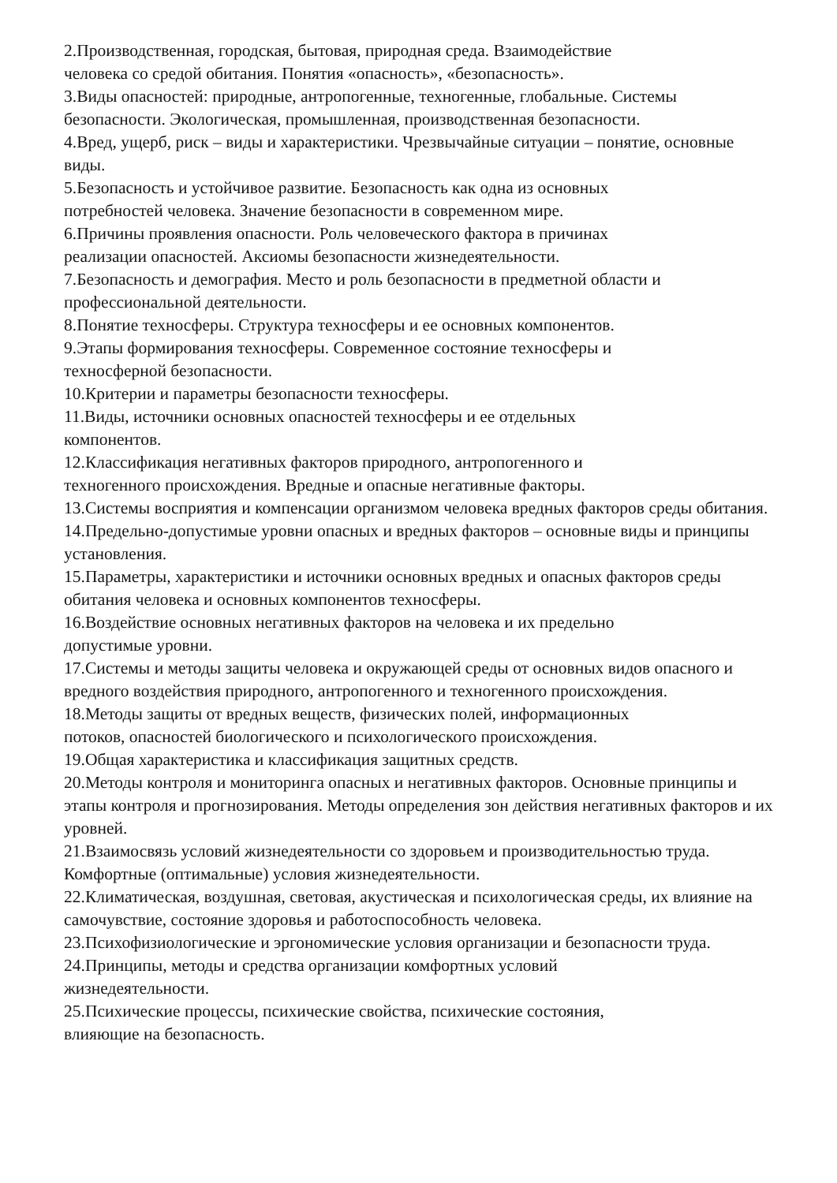2.Производственная, городская, бытовая, природная среда. Взаимодействие
человека со средой обитания. Понятия «опасность», «безопасность».
3.Виды опасностей: природные, антропогенные, техногенные, глобальные. Системы безопасности. Экологическая, промышленная, производственная безопасности.
4.Вред, ущерб, риск – виды и характеристики. Чрезвычайные ситуации – понятие, основные виды.
5.Безопасность и устойчивое развитие. Безопасность как одна из основных
потребностей человека. Значение безопасности в современном мире.
6.Причины проявления опасности. Роль человеческого фактора в причинах
реализации опасностей. Аксиомы безопасности жизнедеятельности.
7.Безопасность и демография. Место и роль безопасности в предметной области и профессиональной деятельности.
8.Понятие техносферы. Структура техносферы и ее основных компонентов.
9.Этапы формирования техносферы. Современное состояние техносферы и
техносферной безопасности.
10.Критерии и параметры безопасности техносферы.
11.Виды, источники основных опасностей техносферы и ее отдельных
компонентов.
12.Классификация негативных факторов природного, антропогенного и
техногенного происхождения. Вредные и опасные негативные факторы.
13.Системы восприятия и компенсации организмом человека вредных факторов среды обитания.
14.Предельно-допустимые уровни опасных и вредных факторов – основные виды и принципы установления.
15.Параметры, характеристики и источники основных вредных и опасных факторов среды обитания человека и основных компонентов техносферы.
16.Воздействие основных негативных факторов на человека и их предельно
допустимые уровни.
17.Системы и методы защиты человека и окружающей среды от основных видов опасного и вредного воздействия природного, антропогенного и техногенного происхождения.
18.Методы защиты от вредных веществ, физических полей, информационных
потоков, опасностей биологического и психологического происхождения.
19.Общая характеристика и классификация защитных средств.
20.Методы контроля и мониторинга опасных и негативных факторов. Основные принципы и этапы контроля и прогнозирования. Методы определения зон действия негативных факторов и их уровней.
21.Взаимосвязь условий жизнедеятельности со здоровьем и производительностью труда. Комфортные (оптимальные) условия жизнедеятельности.
22.Климатическая, воздушная, световая, акустическая и психологическая среды, их влияние на самочувствие, состояние здоровья и работоспособность человека.
23.Психофизиологические и эргономические условия организации и безопасности труда.
24.Принципы, методы и средства организации комфортных условий
жизнедеятельности.
25.Психические процессы, психические свойства, психические состояния,
влияющие на безопасность.